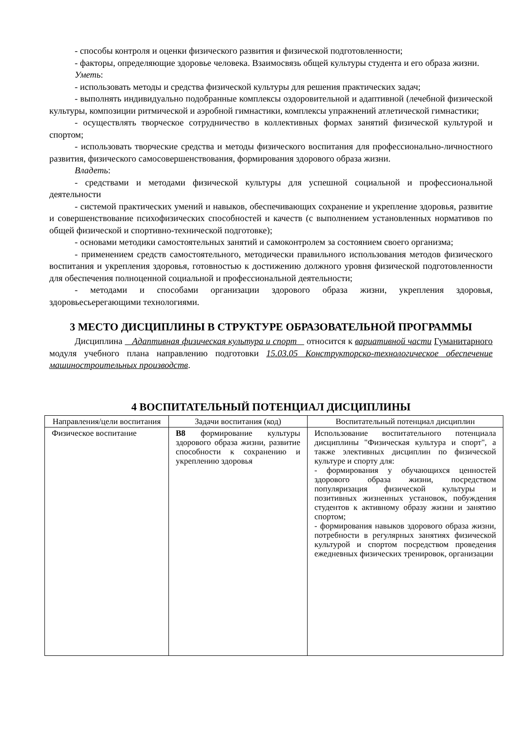- способы контроля и оценки физического развития и физической подготовленности;
- факторы, определяющие здоровье человека. Взаимосвязь общей культуры студента и его образа жизни.
Уметь:
- использовать методы и средства физической культуры для решения практических задач;
- выполнять индивидуально подобранные комплексы оздоровительной и адаптивной (лечебной физической культуры, композиции ритмической и аэробной гимнастики, комплексы упражнений атлетической гимнастики;
- осуществлять творческое сотрудничество в коллективных формах занятий физической культурой и спортом;
- использовать творческие средства и методы физического воспитания для профессионально-личностного развития, физического самосовершенствования, формирования здорового образа жизни.
Владеть:
- средствами и методами физической культуры для успешной социальной и профессиональной деятельности
- системой практических умений и навыков, обеспечивающих сохранение и укрепление здоровья, развитие и совершенствование психофизических способностей и качеств (с выполнением установленных нормативов по общей физической и спортивно-технической подготовке);
- основами методики самостоятельных занятий и самоконтролем за состоянием своего организма;
- применением средств самостоятельного, методически правильного использования методов физического воспитания и укрепления здоровья, готовностью к достижению должного уровня физической подготовленности для обеспечения полноценной социальной и профессиональной деятельности;
- методами и способами организации здорового образа жизни, укрепления здоровья, здоровьесьерегающими технологиями.
3 МЕСТО ДИСЦИПЛИНЫ В СТРУКТУРЕ ОБРАЗОВАТЕЛЬНОЙ ПРОГРАММЫ
Дисциплина Адаптивная физическая культура и спорт относится к вариативной части Гуманитарного модуля учебного плана направлению подготовки 15.03.05 Конструкторско-технологическое обеспечение машиностроительных производств.
4 ВОСПИТАТЕЛЬНЫЙ ПОТЕНЦИАЛ ДИСЦИПЛИНЫ
| Направления/цели воспитания | Задачи воспитания (код) | Воспитательный потенциал дисциплин |
| --- | --- | --- |
| Физическое воспитание | В8 формирование культуры здорового образа жизни, развитие способности к сохранению и укреплению здоровья | Использование воспитательного потенциала дисциплины "Физическая культура и спорт", а также элективных дисциплин по физической культуре и спорту для: - формирования у обучающихся ценностей здорового образа жизни, посредством популяризация физической культуры и позитивных жизненных установок, побуждения студентов к активному образу жизни и занятию спортом; - формирования навыков здорового образа жизни, потребности в регулярных занятиях физической культурой и спортом посредством проведения ежедневных физических тренировок, организации |